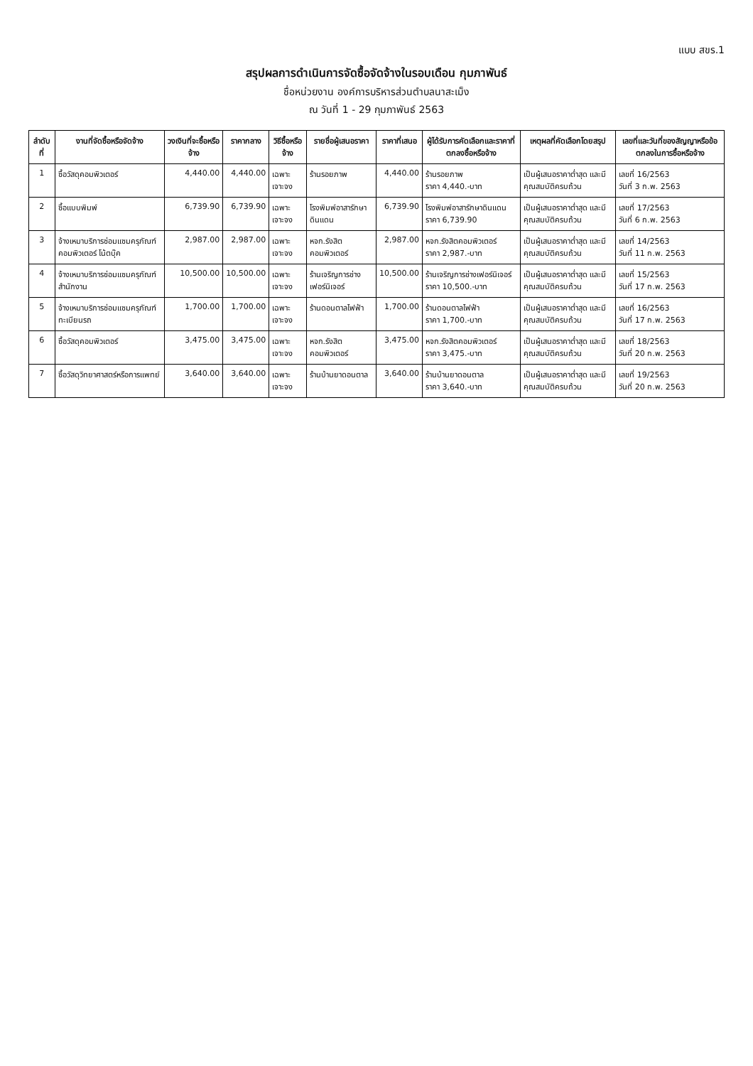แบบ สขร.1
สรุปผลการดำเนินการจัดซื้อจัดจ้างในรอบเดือน กุมภาพันธ์
ชื่อหน่วยงาน องค์การบริหารส่วนตำบลนาสะเม็ง
ณ วันที่ 1 - 29 กุมภาพันธ์ 2563
| ลำดับที่ | งานที่จัดซื้อหรือจัดจ้าง | วงเงินที่จะซื้อหรือจ้าง | ราคากลาง | วิธีซื้อหรือจ้าง | รายชื่อผู้เสนอราคา | ราคาที่เสนอ | ผู้ได้รับการคัดเลือกและราคาที่ตกลงซื้อหรือจ้าง | เหตุผลที่คัดเลือกโดยสรุป | เลขที่และวันที่ของสัญญาหรือข้อตกลงในการซื้อหรือจ้าง |
| --- | --- | --- | --- | --- | --- | --- | --- | --- | --- |
| 1 | ซื้อวัสดุคอมพิวเตอร์ | 4,440.00 | 4,440.00 | เฉพาะเจาะจง | ร้านรอยภาพ | 4,440.00 | ร้านรอยภาพ ราคา 4,440.-บาท | เป็นผู้เสนอราคาต่ำสุด และมีคุณสมบัติครบถ้วน | เลขที่ 16/2563 วันที่ 3 ก.พ. 2563 |
| 2 | ซื้อแบบพิมพ์ | 6,739.90 | 6,739.90 | เฉพาะเจาะจง | โรงพิมพ์อาสารักษาดินแดน | 6,739.90 | โรงพิมพ์อาสารักษาดินแดน ราคา 6,739.90 | เป็นผู้เสนอราคาต่ำสุด และมีคุณสมบัติครบถ้วน | เลขที่ 17/2563 วันที่ 6 ก.พ. 2563 |
| 3 | จ้างเหมาบริการซ่อมแซมครุภัณฑ์คอมพิวเตอร์ โน้ตบุ๊ค | 2,987.00 | 2,987.00 | เฉพาะเจาะจง | หจก.รังสิตคอมพิวเตอร์ | 2,987.00 | หจก.รังสิตคอมพิวเตอร์ ราคา 2,987.-บาท | เป็นผู้เสนอราคาต่ำสุด และมีคุณสมบัติครบถ้วน | เลขที่ 14/2563 วันที่ 11 ก.พ. 2563 |
| 4 | จ้างเหมาบริการซ่อมแซมครุภัณฑ์สำนักงาน | 10,500.00 | 10,500.00 | เฉพาะเจาะจง | ร้านเจริญการช่างเฟอร์นิเจอร์ | 10,500.00 | ร้านเจริญการช่างเฟอร์นิเจอร์ ราคา 10,500.-บาท | เป็นผู้เสนอราคาต่ำสุด และมีคุณสมบัติครบถ้วน | เลขที่ 15/2563 วันที่ 17 ก.พ. 2563 |
| 5 | จ้างเหมาบริการซ่อมแซมครุภัณฑ์ ทะเบียนรถ | 1,700.00 | 1,700.00 | เฉพาะเจาะจง | ร้านดอนตาลไฟฟ้า | 1,700.00 | ร้านดอนตาลไฟฟ้า ราคา 1,700.-บาท | เป็นผู้เสนอราคาต่ำสุด และมีคุณสมบัติครบถ้วน | เลขที่ 16/2563 วันที่ 17 ก.พ. 2563 |
| 6 | ซื้อวัสดุคอมพิวเตอร์ | 3,475.00 | 3,475.00 | เฉพาะเจาะจง | หจก.รังสิตคอมพิวเตอร์ | 3,475.00 | หจก.รังสิตคอมพิวเตอร์ ราคา 3,475.-บาท | เป็นผู้เสนอราคาต่ำสุด และมีคุณสมบัติครบถ้วน | เลขที่ 18/2563 วันที่ 20 ก.พ. 2563 |
| 7 | ซื้อวัสดุวิทยาศาสตร์หรือการแพทย์ | 3,640.00 | 3,640.00 | เฉพาะเจาะจง | ร้านบ้านยาดอนตาล | 3,640.00 | ร้านบ้านยาดอนตาล ราคา 3,640.-บาท | เป็นผู้เสนอราคาต่ำสุด และมีคุณสมบัติครบถ้วน | เลขที่ 19/2563 วันที่ 20 ก.พ. 2563 |